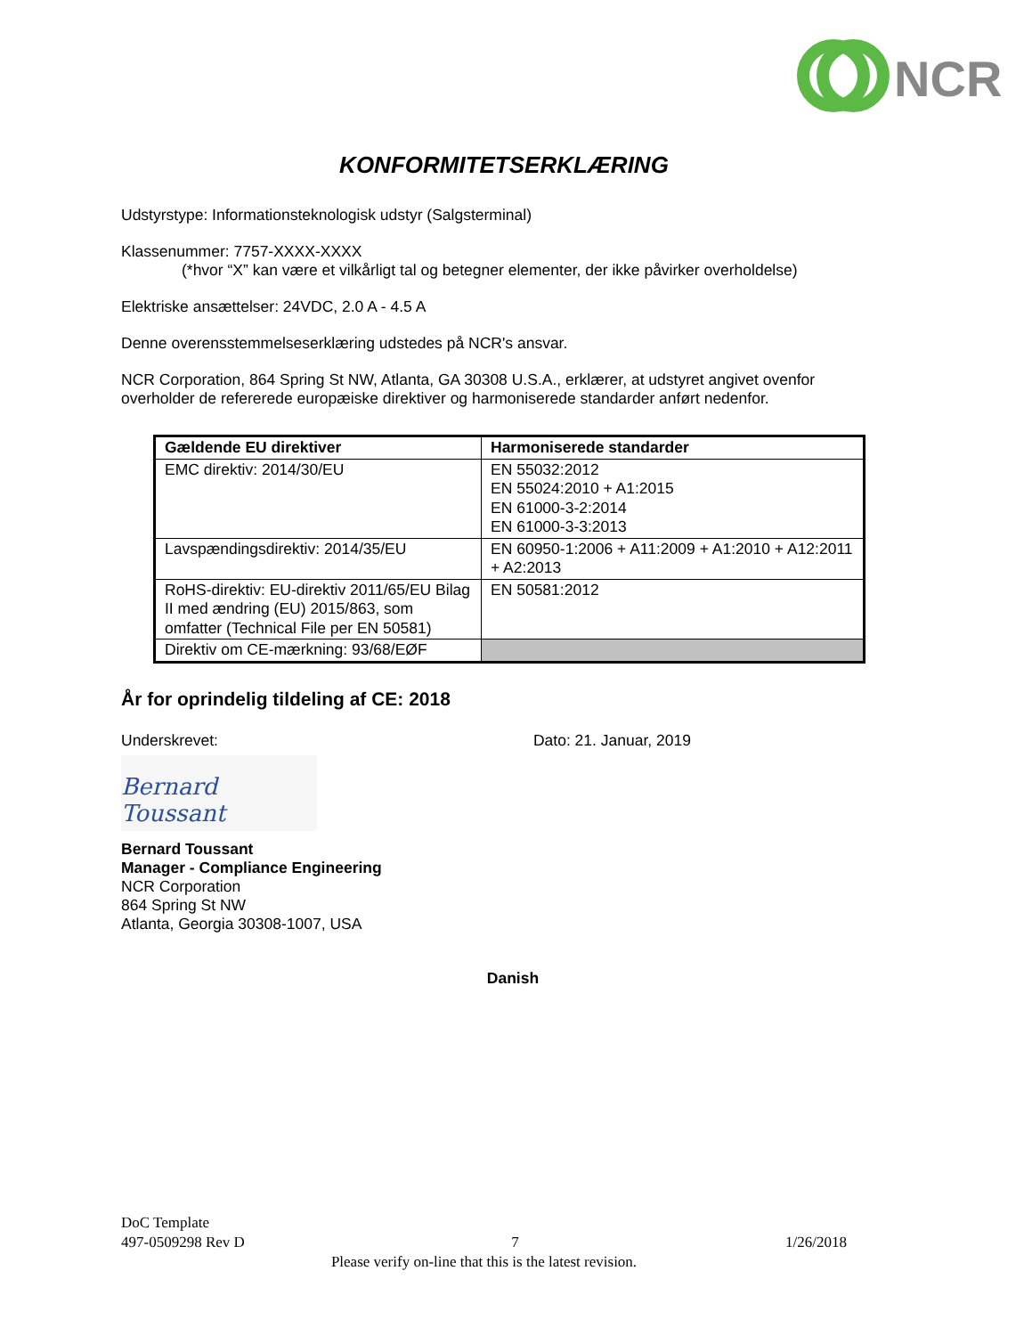NCR
KONFORMITETSERKLÆRING
Udstyrstype: Informationsteknologisk udstyr (Salgsterminal)
Klassenummer: 7757-XXXX-XXXX
(*hvor “X” kan være et vilkårligt tal og betegner elementer, der ikke påvirker overholdelse)
Elektriske ansættelser: 24VDC, 2.0 A - 4.5 A
Denne overensstemmelseserklæring udstedes på NCR's ansvar.
NCR Corporation, 864 Spring St NW, Atlanta, GA 30308 U.S.A., erklærer, at udstyret angivet ovenfor overholder de refererede europæiske direktiver og harmoniserede standarder anført nedenfor.
| Gældende EU direktiver | Harmoniserede standarder |
| --- | --- |
| EMC direktiv: 2014/30/EU | EN 55032:2012 EN 55024:2010 + A1:2015 EN 61000-3-2:2014 EN 61000-3-3:2013 |
| Lavspændingsdirektiv: 2014/35/EU | EN 60950-1:2006 + A11:2009 + A1:2010 + A12:2011 + A2:2013 |
| RoHS-direktiv: EU-direktiv 2011/65/EU Bilag II med ændring (EU) 2015/863, som omfatter (Technical File per EN 50581) | EN 50581:2012 |
| Direktiv om CE-mærkning: 93/68/EØF | |
År for oprindelig tildeling af CE: 2018
Underskrevet: Dato: 21. Januar, 2019
Bernard Toussant
Bernard Toussant
Manager - Compliance Engineering
NCR Corporation
864 Spring St NW
Atlanta, Georgia 30308-1007, USA
Danish
DoC Template
497-0509298 Rev D 7 1/26/2018
Please verify on-line that this is the latest revision.